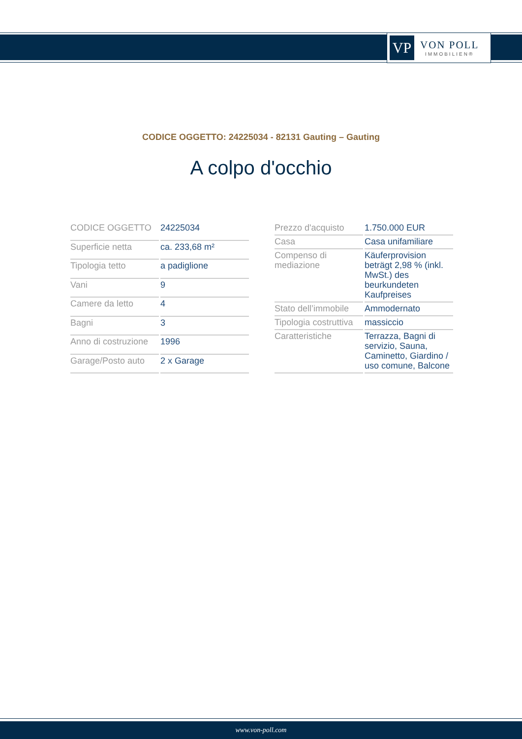VP
VON POLL
IMMOBILIEN®
CODICE OGGETTO: 24225034 - 82131 Gauting – Gauting
A colpo d'occhio
| CODICE OGGETTO | 24225034 |
| Superficie netta | ca. 233,68 m² |
| Tipologia tetto | a padiglione |
| Vani | 9 |
| Camere da letto | 4 |
| Bagni | 3 |
| Anno di costruzione | 1996 |
| Garage/Posto auto | 2 x Garage |
| Prezzo d'acquisto | 1.750.000 EUR |
| Casa | Casa unifamiliare |
| Compenso di mediazione | Käuferprovision beträgt 2,98 % (inkl. MwSt.) des beurkundeten Kaufpreises |
| Stato dell’immobile | Ammodernato |
| Tipologia costruttiva | massiccio |
| Caratteristiche | Terrazza, Bagni di servizio, Sauna, Caminetto, Giardino / uso comune, Balcone |
www.von-poll.com